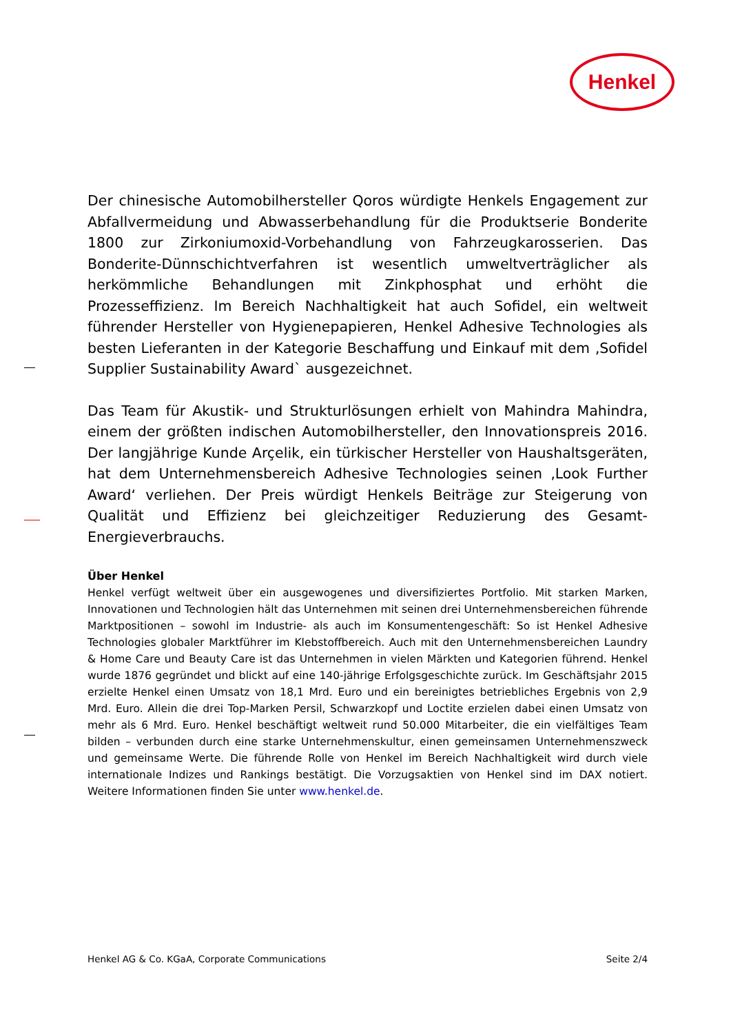Henkel
Der chinesische Automobilhersteller Qoros würdigte Henkels Engagement zur Abfallvermeidung und Abwasserbehandlung für die Produktserie Bonderite 1800 zur Zirkoniumoxid-Vorbehandlung von Fahrzeugkarosserien. Das Bonderite-Dünnschichtverfahren ist wesentlich umweltverträglicher als herkömmliche Behandlungen mit Zinkphosphat und erhöht die Prozesseffizienz. Im Bereich Nachhaltigkeit hat auch Sofidel, ein weltweit führender Hersteller von Hygienepapieren, Henkel Adhesive Technologies als besten Lieferanten in der Kategorie Beschaffung und Einkauf mit dem ‚Sofidel Supplier Sustainability Award` ausgezeichnet.
Das Team für Akustik- und Strukturlösungen erhielt von Mahindra Mahindra, einem der größten indischen Automobilhersteller, den Innovationspreis 2016. Der langjährige Kunde Arçelik, ein türkischer Hersteller von Haushaltsgeräten, hat dem Unternehmensbereich Adhesive Technologies seinen ‚Look Further Award‘ verliehen. Der Preis würdigt Henkels Beiträge zur Steigerung von Qualität und Effizienz bei gleichzeitiger Reduzierung des Gesamt-Energieverbrauchs.
Über Henkel
Henkel verfügt weltweit über ein ausgewogenes und diversifiziertes Portfolio. Mit starken Marken, Innovationen und Technologien hält das Unternehmen mit seinen drei Unternehmensbereichen führende Marktpositionen – sowohl im Industrie- als auch im Konsumentengeschäft: So ist Henkel Adhesive Technologies globaler Marktführer im Klebstoffbereich. Auch mit den Unternehmensbereichen Laundry & Home Care und Beauty Care ist das Unternehmen in vielen Märkten und Kategorien führend. Henkel wurde 1876 gegründet und blickt auf eine 140-jährige Erfolgsgeschichte zurück. Im Geschäftsjahr 2015 erzielte Henkel einen Umsatz von 18,1 Mrd. Euro und ein bereinigtes betriebliches Ergebnis von 2,9 Mrd. Euro. Allein die drei Top-Marken Persil, Schwarzkopf und Loctite erzielen dabei einen Umsatz von mehr als 6 Mrd. Euro. Henkel beschäftigt weltweit rund 50.000 Mitarbeiter, die ein vielfältiges Team bilden – verbunden durch eine starke Unternehmenskultur, einen gemeinsamen Unternehmenszweck und gemeinsame Werte. Die führende Rolle von Henkel im Bereich Nachhaltigkeit wird durch viele internationale Indizes und Rankings bestätigt. Die Vorzugsaktien von Henkel sind im DAX notiert. Weitere Informationen finden Sie unter www.henkel.de.
Henkel AG & Co. KGaA, Corporate Communications Seite 2/4